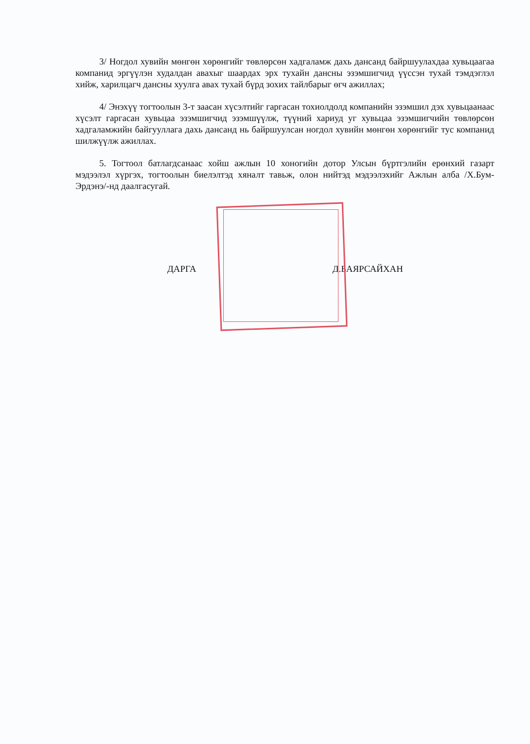3/ Ногдол хувийн мөнгөн хөрөнгийг төвлөрсөн хадгаламж дахь дансанд байршуулахдаа хувьцаагаа компанид эргүүлэн худалдан авахыг шаардах эрх тухайн дансны эзэмшигчид үүссэн тухай тэмдэглэл хийж, харилцагч дансны хуулга авах тухай бүрд зохих тайлбарыг өгч ажиллах;
4/ Энэхүү тогтоолын 3-т заасан хүсэлтийг гаргасан тохиолдолд компанийн эзэмшил дэх хувьцаанаас хүсэлт гаргасан хувьцаа эзэмшигчид эзэмшүүлж, түүний хариуд уг хувьцаа эзэмшигчийн төвлөрсөн хадгаламжийн байгууллага дахь дансанд нь байршуулсан ногдол хувийн мөнгөн хөрөнгийг тус компанид шилжүүлж ажиллах.
5. Тогтоол батлагдсанаас хойш ажлын 10 хоногийн дотор Улсын бүртгэлийн ерөнхий газарт мэдээлэл хүргэх, тогтоолын биелэлтэд хяналт тавьж, олон нийтэд мэдээлэхийг Ажлын алба /Х.Бум-Эрдэнэ/-нд даалгасугай.
ДАРГА Д.БАЯРСАЙХАН